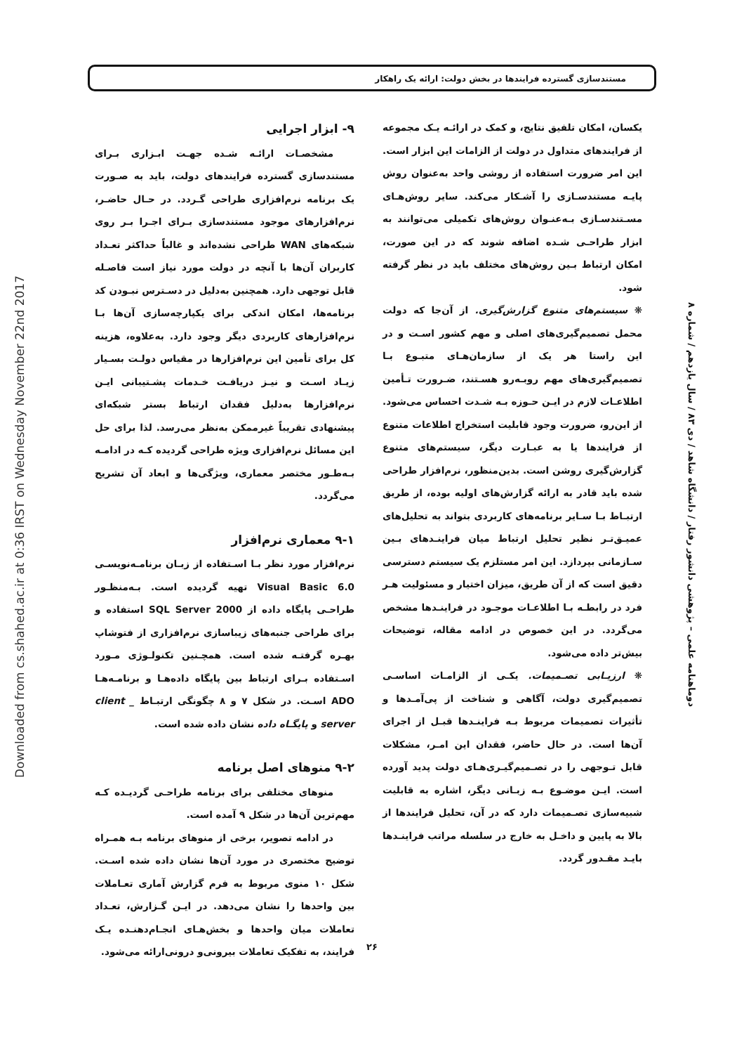Downloaded from cs.shahed.ac.ir at 0:36 IRST on Wednesday November 22nd 2017
مستندسازی گسترده فرایندها در بخش دولت: ارائه یک راهکار
یکسان، امکان تلفیق نتایج، و کمک در ارائـه یـک مجموعه از فرایندهای متداول در دولت از الزامات این ابزار است. این امر ضرورت استفاده از روشی واحد به‌عنوان روش پایـه مستندسـازی را آشـکار می‌کند. سایر روش‌هـای مسـتندسـازی بـه‌عنـوان روش‌های تکمیلی می‌توانند به ابزار طراحـی شـده اضافه شوند که در این صورت، امکان ارتباط بـین روش‌های مختلف باید در نظر گرفته شود.
❋ سیستم‌های متنوع گزارش‌گیری. از آن‌جا که دولت محمل تصمیم‌گیری‌های اصلی و مهم کشور اسـت و در این راستا هر یک از سازمان‌هـای متبـوع بـا تصمیم‌گیری‌های مهم روبـه‌رو هسـتند، ضـرورت تـأمین اطلاعـات لازم در ایـن حـوزه بـه شـدت احساس می‌شود. از این‌رو، ضرورت وجود قابلیت استخراج اطلاعات متنوع از فرایندها یا به عبـارت دیگر، سیستم‌های متنوع گزارش‌گیری روشن است. بدین‌منظور، نرم‌افزار طراحی شده باید قادر به ارائه گزارش‌های اولیه بوده، از طریق ارتبـاط بـا سـایر برنامه‌های کاربردی بتواند به تحلیل‌های عمیـق‌تـر نظیر تحلیل ارتباط میان فراینـدهای بـین سـازمانی بپردازد. این امر مستلزم یک سیستم دسترسی دقیق است که از آن طریق، میزان اختیار و مسئولیت هـر فرد در رابطـه بـا اطلاعـات موجـود در فراینـدها مشخص می‌گردد. در این خصوص در ادامه مقاله، توضیحات بیش‌تر داده می‌شود.
❋ ارزیـابی تصـمیمات. یکـی از الزامـات اساسـی تصمیم‌گیری دولت، آگاهی و شناخت از پی‌آمـدها و تأثیرات تصمیمات مربوط بـه فراینـدها قبـل از اجرای آن‌ها است. در حال حاضر، فقدان این امـر، مشکلات قابل تـوجهی را در تصـمیم‌گیـری‌هـای دولت پدید آورده است. ایـن موضـوع بـه زبـانی دیگر، اشاره به قابلیت شبیه‌سازی تصـمیمات دارد که در آن، تحلیل فرایندها از بالا به پایین و داخـل به خارج در سلسله مراتب فراینـدها بایـد مقـدور گردد.
۹- ابزار اجرایی
مشخصـات ارائـه شـده جهـت ابـزاری بـرای مستندسازی گسترده فرایندهای دولت، باید به صـورت یک برنامه نرم‌افزاری طراحی گـردد. در حـال حاضـر، نرم‌افزارهای موجود مستندسازی بـرای اجـرا بـر روی شبکه‌های WAN طراحی نشده‌اند و غالباً حداکثر تعـداد کاربران آن‌ها با آنچه در دولت مورد نیاز است فاصـله قابل توجهی دارد. همچنین به‌دلیل در دسـترس نبـودن کد برنامه‌ها، امکان اندکی برای یکپارچه‌سازی آن‌ها بـا نرم‌افزارهای کاربردی دیگر وجود دارد. به‌علاوه، هزینه کل برای تأمین این نرم‌افزارها در مقیاس دولـت بسـیار زیـاد اسـت و نیـز دریافـت خـدمات پشـتیبانی ایـن نرم‌افزارها به‌دلیل فقدان ارتباط بستر شبکه‌ای پیشنهادی تقریباً غیرممکن به‌نظر می‌رسد. لذا برای حل این مسائل نرم‌افزاری ویژه طراحی گردیده کـه در ادامـه بـه‌طـور مختصر معماری، ویژگی‌ها و ابعاد آن تشریح می‌گردد.
۹-۱ معماری نرم‌افزار
نرم‌افزار مورد نظر بـا اسـتفاده از زبـان برنامـه‌نویسـی Visual Basic 6.0 تهیه گردیده است. بـه‌منظـور طراحـی پایگاه داده از SQL Server 2000 استفاده و برای طراحی جنبه‌های زیباسازی نرم‌افزاری از فتوشاپ بهـره گرفتـه شده است. همچـنین تکنولـوژی مـورد اسـتفاده بـرای ارتباط بین پایگاه داده‌هـا و برنامـه‌هـا ADO اسـت. در شکل ۷ و ۸ چگونگی ارتبـاط client _ server و پایگـاه داده نشان داده شده است.
۹-۲ منوهای اصل برنامه
منوهای مختلفی برای برنامه طراحـی گردیـده کـه مهم‌ترین آن‌ها در شکل ۹ آمده است.
در ادامه تصویر، برخی از منوهای برنامه بـه همـراه توضیح مختصری در مورد آن‌ها نشان داده شده اسـت. شکل ۱۰ منوی مربوط به فرم گزارش آماری تعـاملات بین واحدها را نشان می‌دهد. در ایـن گـزارش، تعـداد تعاملات میان واحدها و بخش‌هـای انجـام‌دهنـده یـک فرایند، به تفکیک تعاملات بیرونی‌و درونی‌ارائه می‌شود.
دوماهنامه علمی – پژوهشی دانشور رفتار / دانشگاه شاهد / دی ۸۳ / سال یازدهم / شماره ۸
۲۶